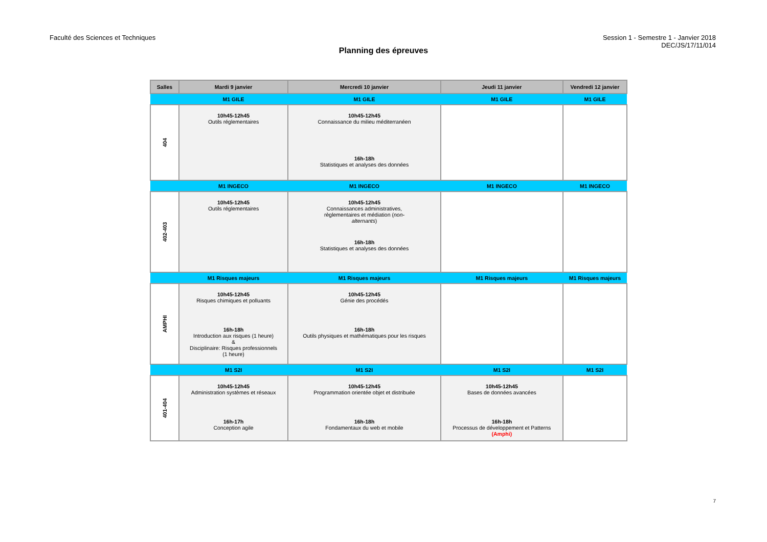Faculté des Sciences et Techniques
Session 1 - Semestre 1 - Janvier 2018
DEC/JS/17/11/014
Planning des épreuves
| Salles | Mardi 9 janvier | Mercredi 10 janvier | Jeudi 11 janvier | Vendredi 12 janvier |
| --- | --- | --- | --- | --- |
| | M1 GILE | M1 GILE | M1 GILE | M1 GILE |
| 404 | 10h45-12h45 Outils réglementaires | 10h45-12h45 Connaissance du milieu méditerranéen 16h-18h Statistiques et analyses des données | | |
| | M1 INGECO | M1 INGECO | M1 INGECO | M1 INGECO |
| 402-403 | 10h45-12h45 Outils réglementaires | 10h45-12h45 Connaissances administratives, règlementaires et médiation ( non- alternants ) 16h-18h Statistiques et analyses des données | | |
| | M1 Risques majeurs | M1 Risques majeurs | M1 Risques majeurs | M1 Risques majeurs |
| AMPHI | 10h45-12h45 Risques chimiques et polluants 16h-18h Introduction aux risques (1 heure) & Disciplinaire: Risques professionnels (1 heure) | 10h45-12h45 Génie des procédés 16h-18h Outils physiques et mathématiques pour les risques | | |
| | M1 S2I | M1 S2I | M1 S2I | M1 S2I |
| 401-404 | 10h45-12h45 Administration systèmes et réseaux 16h-17h Conception agile | 10h45-12h45 Programmation orientée objet et distribuée 16h-18h Fondamentaux du web et mobile | 10h45-12h45 Bases de données avancées 16h-18h Processus de développement et Patterns (Amphi) | |
7